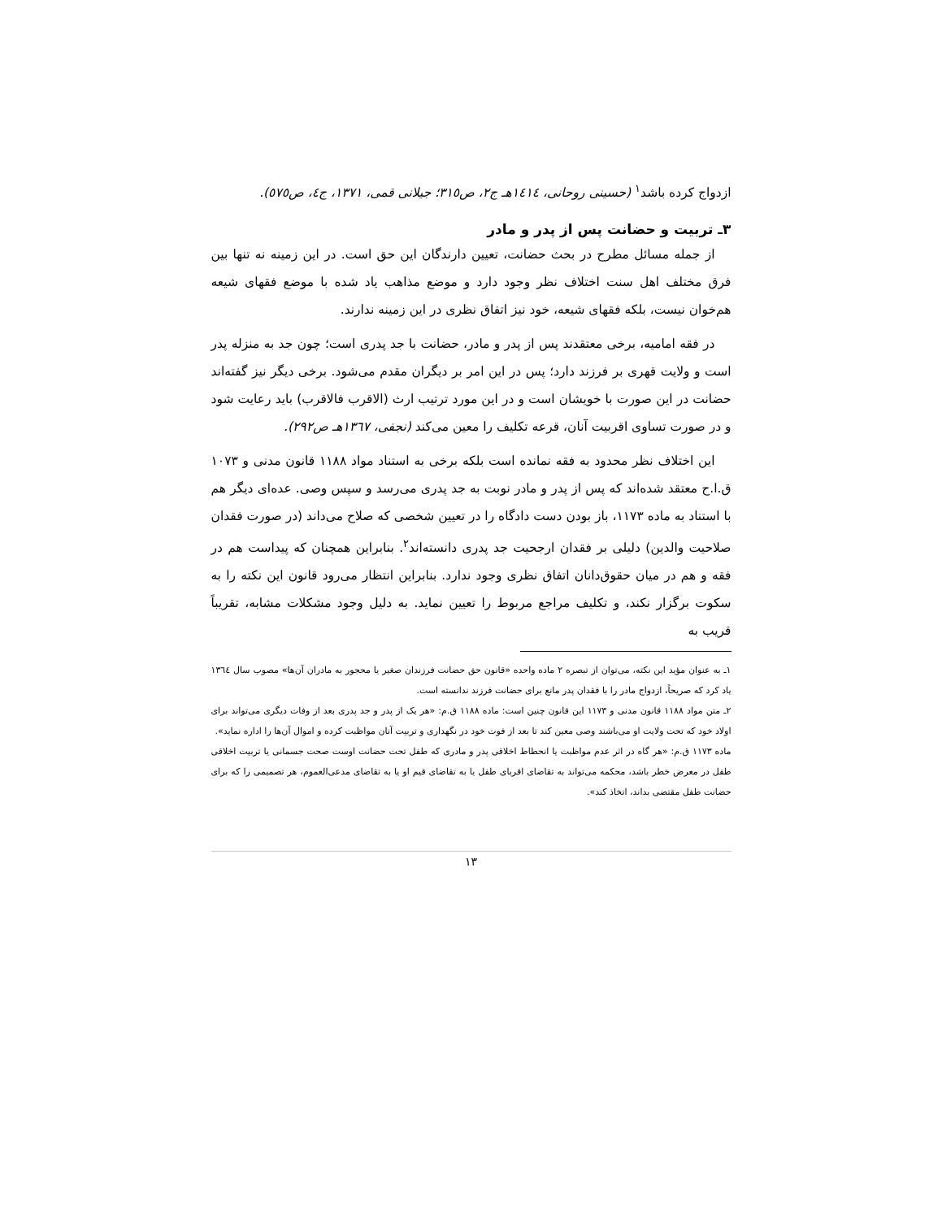ازدواج کرده باشد<sup>۱</sup> (حسینی روحانی، ١٤١٤هـ ج٢، ص٣١٥؛ جیلانی قمی، ١٣٧١، ج٤، ص٥٧٥).
٣ـ تربیت و حضانت پس از پدر و مادر
از جمله مسائل مطرح در بحث حضانت، تعیین دارندگان این حق است. در این زمینه نه تنها بین فرق مختلف اهل سنت اختلاف نظر وجود دارد و موضع مذاهب یاد شده با موضع فقهای شیعه هم‌خوان نیست، بلکه فقهای شیعه، خود نیز اتفاق نظری در این زمینه ندارند.
در فقه امامیه، برخی معتقدند پس از پدر و مادر، حضانت با جد پدری است؛ چون جد به منزله پدر است و ولایت قهری بر فرزند دارد؛ پس در این امر بر دیگران مقدم می‌شود. برخی دیگر نیز گفته‌اند حضانت در این صورت با خویشان است و در این مورد ترتیب ارث (الاقرب فالاقرب) باید رعایت شود و در صورت تساوی اقربیت آنان، قرعه تکلیف را معین می‌کند (نجفی، ١٣٦٧هـ ص٢٩٢).
این اختلاف نظر محدود به فقه نمانده است بلکه برخی به استناد مواد ١١٨٨ قانون مدنی و ١٠٧٣ ق.ا.ح معتقد شده‌اند که پس از پدر و مادر نوبت به جد پدری می‌رسد و سپس وصی. عده‌ای دیگر هم با استناد به ماده ١١٧٣، باز بودن دست دادگاه را در تعیین شخصی که صلاح می‌داند (در صورت فقدان صلاحیت والدین) دلیلی بر فقدان ارجحیت جد پدری دانسته‌اند<sup>۲</sup>. بنابراین همچنان که پیداست هم در فقه و هم در میان حقوق‌دانان اتفاق نظری وجود ندارد. بنابراین انتظار می‌رود قانون این نکته را به سکوت برگزار نکند، و تکلیف مراجع مربوط را تعیین نماید. به دلیل وجود مشکلات مشابه، تقریباً قریب به
١ـ به عنوان مؤید این نکته، می‌توان از تبصره ٢ ماده واحده «قانون حق حضانت فرزندان صغیر یا محجور به مادران آن‌ها» مصوب سال ١٣٦٤ یاد کرد که صریحاً، ازدواج مادر را با فقدان پدر مانع برای حضانت فرزند ندانسته است.
٢ـ متن مواد ١١٨٨ قانون مدنی و ١١٧٣ این قانون چنین است: ماده ١١٨٨ ق.م: «هر یک از پدر و جد پدری بعد از وفات دیگری می‌تواند برای اولاد خود که تحت ولایت او می‌باشند وصی معین کند تا بعد از فوت خود در نگهداری و تربیت آنان مواظبت کرده و اموال آن‌ها را اداره نماید».
ماده ١١٧٣ ق.م: «هر گاه در اثر عدم مواظبت یا انحطاط اخلاقی پدر و مادری که طفل تحت حضانت اوست صحت جسمانی یا تربیت اخلاقی طفل در معرض خطر باشد، محکمه می‌تواند به تقاضای اقربای طفل یا به تقاضای قیم او یا به تقاضای مدعی‌العموم، هر تصمیمی را که برای حضانت طفل مقتضی بداند، اتخاذ کند».
١٣